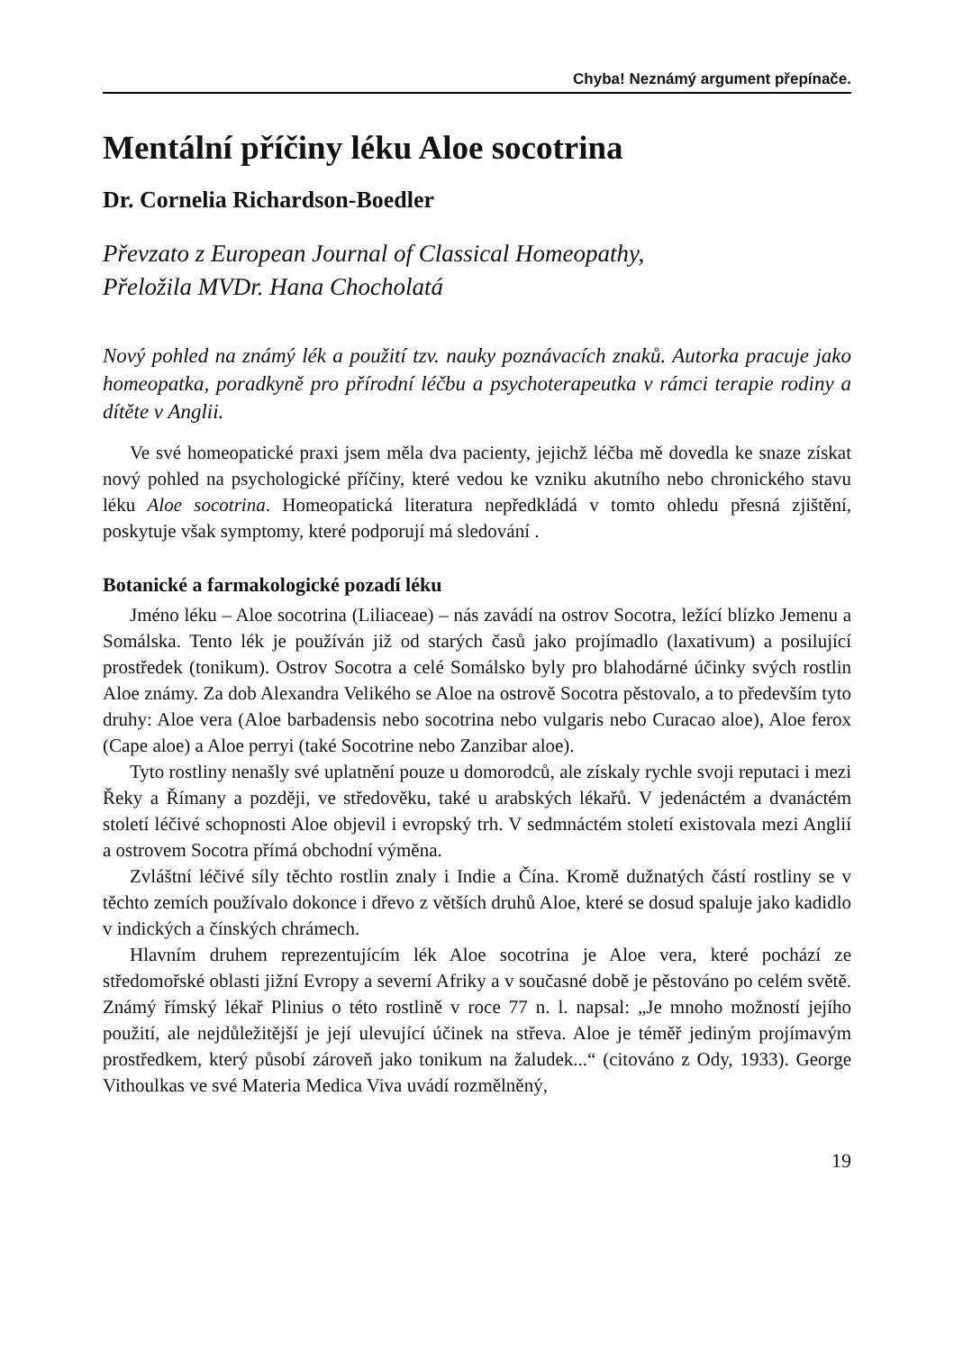Chyba! Neznámý argument přepínače.
Mentální příčiny léku Aloe socotrina
Dr. Cornelia Richardson-Boedler
Převzato z European Journal of Classical Homeopathy,
Přeložila MVDr. Hana Chocholatá
Nový pohled na známý lék a použití tzv. nauky poznávacích znaků. Autorka pracuje jako homeopatka, poradkyně pro přírodní léčbu a psychoterapeutka v rámci terapie rodiny a dítěte v Anglii.
Ve své homeopatické praxi jsem měla dva pacienty, jejichž léčba mě dovedla ke snaze získat nový pohled na psychologické příčiny, které vedou ke vzniku akutního nebo chronického stavu léku Aloe socotrina. Homeopatická literatura nepředkládá v tomto ohledu přesná zjištění, poskytuje však symptomy, které podporují má sledování .
Botanické a farmakologické pozadí léku
Jméno léku – Aloe socotrina (Liliaceae) – nás zavádí na ostrov Socotra, ležící blízko Jemenu a Somálska. Tento lék je používán již od starých časů jako projímadlo (laxativum) a posilující prostředek (tonikum). Ostrov Socotra a celé Somálsko byly pro blahodárné účinky svých rostlin Aloe známy. Za dob Alexandra Velikého se Aloe na ostrově Socotra pěstovalo, a to především tyto druhy: Aloe vera (Aloe barbadensis nebo socotrina nebo vulgaris nebo Curacao aloe), Aloe ferox (Cape aloe) a Aloe perryi (také Socotrine nebo Zanzibar aloe).
Tyto rostliny nenašly své uplatnění pouze u domorodců, ale získaly rychle svoji reputaci i mezi Řeky a Římany a později, ve středověku, také u arabských lékařů. V jedenáctém a dvanáctém století léčivé schopnosti Aloe objevil i evropský trh. V sedmnáctém století existovala mezi Anglií a ostrovem Socotra přímá obchodní výměna.
Zvláštní léčivé síly těchto rostlin znaly i Indie a Čína. Kromě dužnatých částí rostliny se v těchto zemích používalo dokonce i dřevo z větších druhů Aloe, které se dosud spaluje jako kadidlo v indických a čínských chrámech.
Hlavním druhem reprezentujícím lék Aloe socotrina je Aloe vera, které pochází ze středomořské oblasti jižní Evropy a severní Afriky a v současné době je pěstováno po celém světě. Známý římský lékař Plinius o této rostlině v roce 77 n. l. napsal: „Je mnoho možností jejího použití, ale nejdůležitější je její ulevující účinek na střeva. Aloe je téměř jediným projímavým prostředkem, který působí zároveň jako tonikum na žaludek...“ (citováno z Ody, 1933). George Vithoulkas ve své Materia Medica Viva uvádí rozmělněný,
19